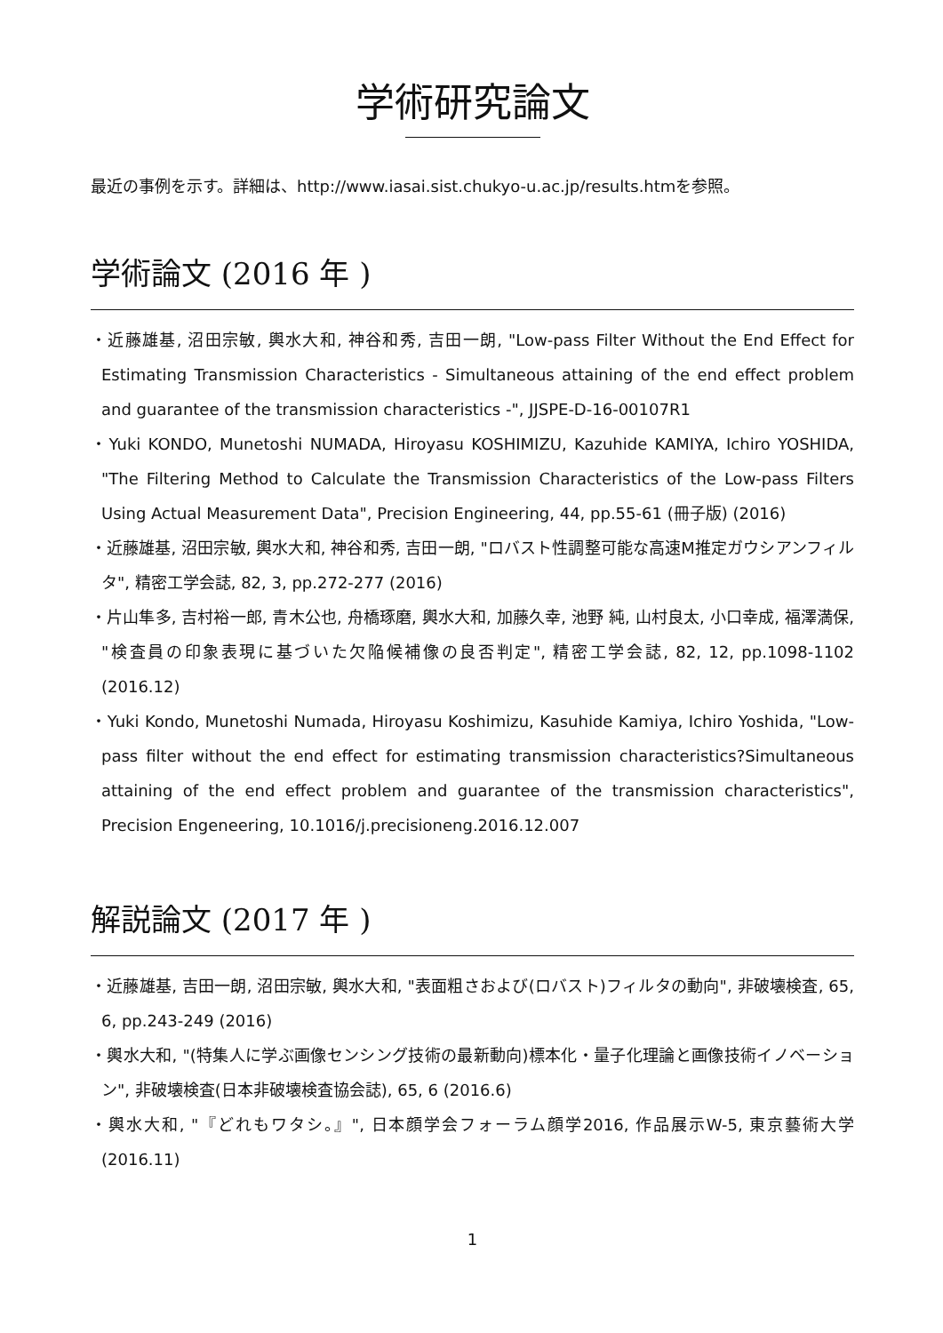学術研究論文
最近の事例を示す。詳細は、http://www.iasai.sist.chukyo-u.ac.jp/results.htmを参照。
学術論文 (2016 年 )
・近藤雄基, 沼田宗敏, 輿水大和, 神谷和秀, 吉田一朗, "Low-pass Filter Without the End Effect for Estimating Transmission Characteristics - Simultaneous attaining of the end effect problem and guarantee of the transmission characteristics -", JJSPE-D-16-00107R1
・Yuki KONDO, Munetoshi NUMADA, Hiroyasu KOSHIMIZU, Kazuhide KAMIYA, Ichiro YOSHIDA, "The Filtering Method to Calculate the Transmission Characteristics of the Low-pass Filters Using Actual Measurement Data", Precision Engineering, 44, pp.55-61 (冊子版) (2016)
・近藤雄基, 沼田宗敏, 輿水大和, 神谷和秀, 吉田一朗, "ロバスト性調整可能な高速M推定ガウシアンフィルタ", 精密工学会誌, 82, 3, pp.272-277 (2016)
・片山隼多, 吉村裕一郎, 青木公也, 舟橋琢磨, 輿水大和, 加藤久幸, 池野 純, 山村良太, 小口幸成, 福澤満保, "検査員の印象表現に基づいた欠陥候補像の良否判定", 精密工学会誌, 82, 12, pp.1098-1102 (2016.12)
・Yuki Kondo, Munetoshi Numada, Hiroyasu Koshimizu, Kasuhide Kamiya, Ichiro Yoshida, "Low-pass filter without the end effect for estimating transmission characteristics?Simultaneous attaining of the end effect problem and guarantee of the transmission characteristics", Precision Engeneering, 10.1016/j.precisioneng.2016.12.007
解説論文 (2017 年 )
・近藤雄基, 吉田一朗, 沼田宗敏, 輿水大和, "表面粗さおよび(ロバスト)フィルタの動向", 非破壊検査, 65, 6, pp.243-249 (2016)
・輿水大和, "(特集人に学ぶ画像センシング技術の最新動向)標本化・量子化理論と画像技術イノベーション", 非破壊検査(日本非破壊検査協会誌), 65, 6 (2016.6)
・輿水大和, "『どれもワタシ。』", 日本顔学会フォーラム顔学2016, 作品展示W-5, 東京藝術大学 (2016.11)
1